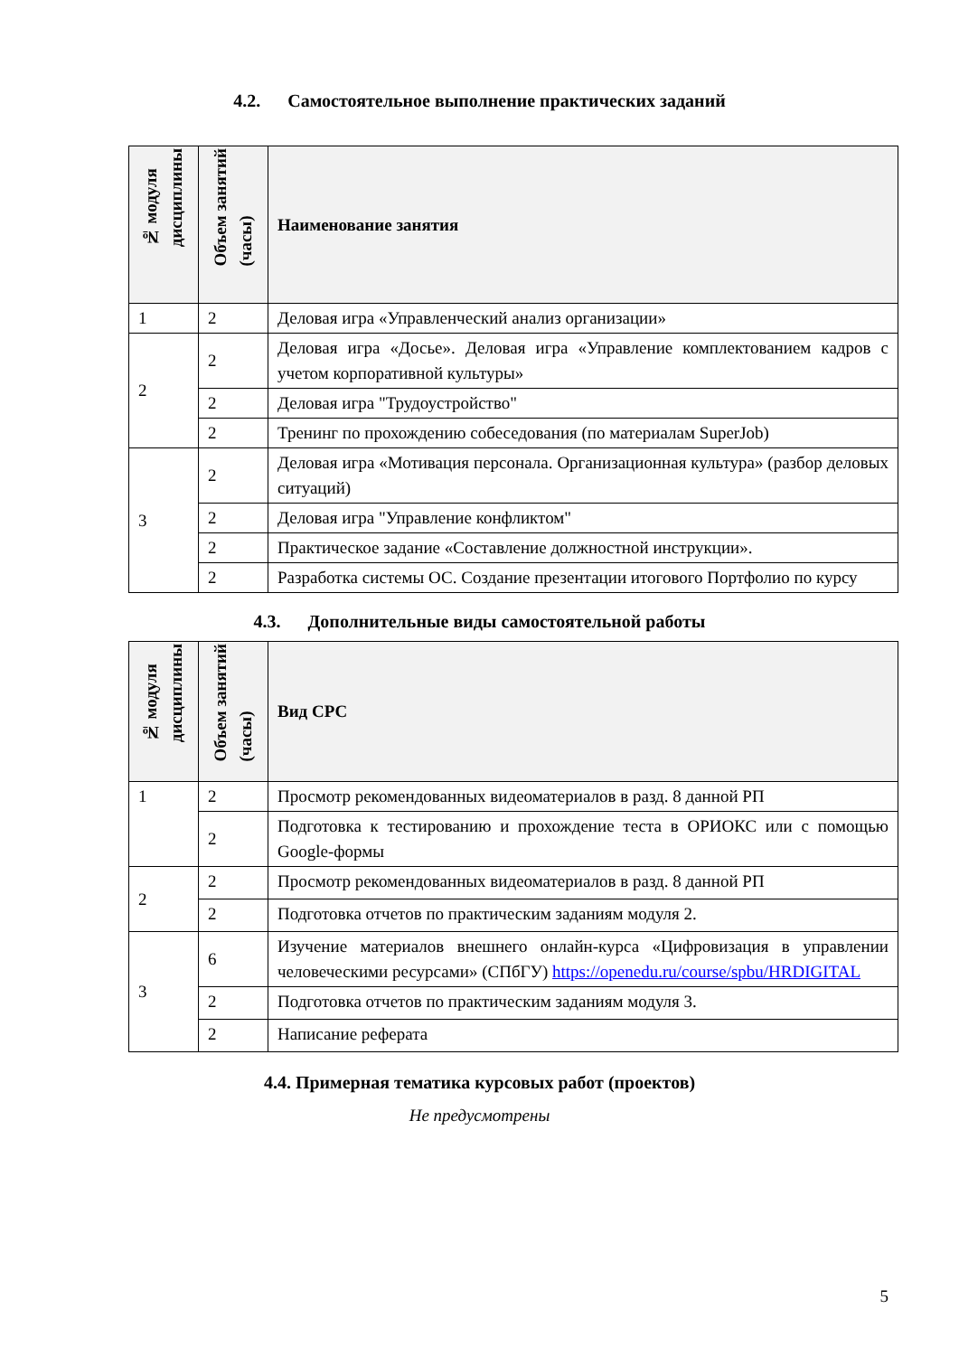4.2. Самостоятельное выполнение практических заданий
| № модуля дисциплины | Объем занятий (часы) | Наименование занятия |
| --- | --- | --- |
| 1 | 2 | Деловая игра «Управленческий анализ организации» |
| 2 | 2 | Деловая игра «Досье». Деловая игра «Управление комплектованием кадров с учетом корпоративной культуры» |
| | 2 | Деловая игра "Трудоустройство" |
| | 2 | Тренинг по прохождению собеседования (по материалам SuperJob) |
| 3 | 2 | Деловая игра «Мотивация персонала. Организационная культура» (разбор деловых ситуаций) |
| | 2 | Деловая игра "Управление конфликтом" |
| | 2 | Практическое задание «Составление должностной инструкции». |
| | 2 | Разработка системы ОС. Создание презентации итогового Портфолио по курсу |
4.3. Дополнительные виды самостоятельной работы
| № модуля дисциплины | Объем занятий (часы) | Вид СРС |
| --- | --- | --- |
| 1 | 2 | Просмотр рекомендованных видеоматериалов в разд. 8 данной РП |
| | 2 | Подготовка к тестированию и прохождение теста в ОРИОКС или с помощью Google-формы |
| 2 | 2 | Просмотр рекомендованных видеоматериалов в разд. 8 данной РП |
| | 2 | Подготовка отчетов по практическим заданиям модуля 2. |
| 3 | 6 | Изучение материалов внешнего онлайн-курса «Цифровизация в управлении человеческими ресурсами» (СПбГУ) https://openedu.ru/course/spbu/HRDIGITAL |
| | 2 | Подготовка отчетов по практическим заданиям модуля 3. |
| | 2 | Написание реферата |
4.4. Примерная тематика курсовых работ (проектов)
Не предусмотрены
5